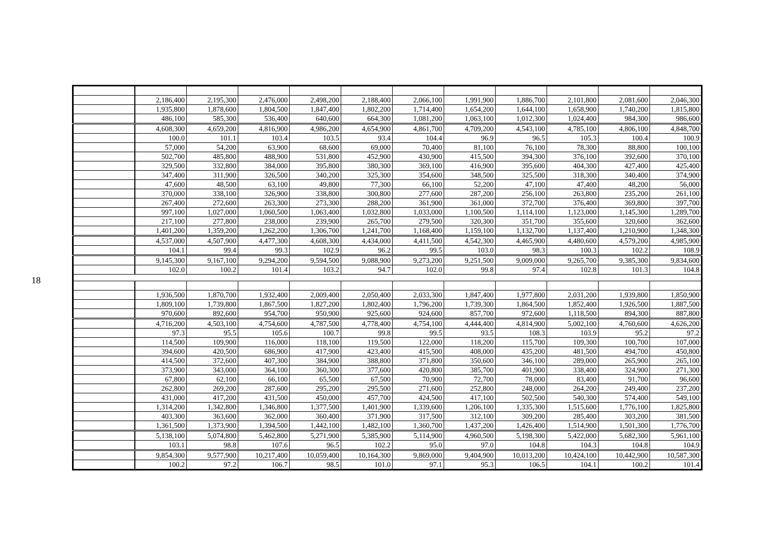18
| | 2,186,400 | 2,195,300 | 2,476,000 | 2,498,200 | 2,188,400 | 2,066,100 | 1,991,900 | 1,886,700 | 2,101,800 | 2,081,600 | 2,046,300 |
| | 1,935,800 | 1,878,600 | 1,804,500 | 1,847,400 | 1,802,200 | 1,714,400 | 1,654,200 | 1,644,100 | 1,658,900 | 1,740,200 | 1,815,800 |
| | 486,100 | 585,300 | 536,400 | 640,600 | 664,300 | 1,081,200 | 1,063,100 | 1,012,300 | 1,024,400 | 984,300 | 986,600 |
| | 4,608,300 | 4,659,200 | 4,816,900 | 4,986,200 | 4,654,900 | 4,861,700 | 4,709,200 | 4,543,100 | 4,785,100 | 4,806,100 | 4,848,700 |
| | 100.0 | 101.1 | 103.4 | 103.5 | 93.4 | 104.4 | 96.9 | 96.5 | 105.3 | 100.4 | 100.9 |
| | 57,000 | 54,200 | 63,900 | 68,600 | 69,000 | 70,400 | 81,100 | 76,100 | 78,300 | 88,800 | 100,100 |
| | 502,700 | 485,800 | 488,900 | 531,800 | 452,900 | 430,900 | 415,500 | 394,300 | 376,100 | 392,600 | 370,100 |
| | 329,500 | 332,800 | 384,000 | 395,800 | 380,300 | 369,100 | 416,900 | 395,600 | 404,300 | 427,400 | 425,400 |
| | 347,400 | 311,900 | 326,500 | 340,200 | 325,300 | 354,600 | 348,500 | 325,500 | 318,300 | 340,400 | 374,900 |
| | 47,600 | 48,500 | 63,100 | 49,800 | 77,300 | 66,100 | 52,200 | 47,100 | 47,400 | 48,200 | 56,000 |
| | 370,000 | 338,100 | 326,900 | 338,800 | 300,800 | 277,600 | 287,200 | 256,100 | 263,800 | 235,200 | 261,100 |
| | 267,400 | 272,600 | 263,300 | 273,300 | 288,200 | 361,900 | 361,000 | 372,700 | 376,400 | 369,800 | 397,700 |
| | 997,100 | 1,027,000 | 1,060,500 | 1,063,400 | 1,032,800 | 1,033,000 | 1,100,500 | 1,114,100 | 1,123,000 | 1,145,300 | 1,289,700 |
| | 217,100 | 277,800 | 238,000 | 239,900 | 265,700 | 279,500 | 320,300 | 351,700 | 355,600 | 320,600 | 362,600 |
| | 1,401,200 | 1,359,200 | 1,262,200 | 1,306,700 | 1,241,700 | 1,168,400 | 1,159,100 | 1,132,700 | 1,137,400 | 1,210,900 | 1,348,300 |
| | 4,537,000 | 4,507,900 | 4,477,300 | 4,608,300 | 4,434,000 | 4,411,500 | 4,542,300 | 4,465,900 | 4,480,600 | 4,579,200 | 4,985,900 |
| | 104.1 | 99.4 | 99.3 | 102.9 | 96.2 | 99.5 | 103.0 | 98.3 | 100.3 | 102.2 | 108.9 |
| | 9,145,300 | 9,167,100 | 9,294,200 | 9,594,500 | 9,088,900 | 9,273,200 | 9,251,500 | 9,009,000 | 9,265,700 | 9,385,300 | 9,834,600 |
| | 102.0 | 100.2 | 101.4 | 103.2 | 94.7 | 102.0 | 99.8 | 97.4 | 102.8 | 101.3 | 104.8 |
| | 1,936,500 | 1,870,700 | 1,932,400 | 2,009,400 | 2,050,400 | 2,033,300 | 1,847,400 | 1,977,800 | 2,031,200 | 1,939,800 | 1,850,900 |
| | 1,809,100 | 1,739,800 | 1,867,500 | 1,827,200 | 1,802,400 | 1,796,200 | 1,739,300 | 1,864,500 | 1,852,400 | 1,926,500 | 1,887,500 |
| | 970,600 | 892,600 | 954,700 | 950,900 | 925,600 | 924,600 | 857,700 | 972,600 | 1,118,500 | 894,300 | 887,800 |
| | 4,716,200 | 4,503,100 | 4,754,600 | 4,787,500 | 4,778,400 | 4,754,100 | 4,444,400 | 4,814,900 | 5,002,100 | 4,760,600 | 4,626,200 |
| | 97.3 | 95.5 | 105.6 | 100.7 | 99.8 | 99.5 | 93.5 | 108.3 | 103.9 | 95.2 | 97.2 |
| | 114,500 | 109,900 | 116,000 | 118,100 | 119,500 | 122,000 | 118,200 | 115,700 | 109,300 | 100,700 | 107,000 |
| | 394,600 | 420,500 | 686,900 | 417,900 | 423,400 | 415,500 | 408,000 | 435,200 | 481,500 | 494,700 | 450,800 |
| | 414,500 | 372,600 | 407,300 | 384,900 | 388,800 | 371,800 | 350,600 | 346,100 | 289,000 | 265,900 | 265,100 |
| | 373,900 | 343,000 | 364,100 | 360,300 | 377,600 | 420,800 | 385,700 | 401,900 | 338,400 | 324,900 | 271,300 |
| | 67,800 | 62,100 | 66,100 | 65,500 | 67,500 | 70,900 | 72,700 | 78,000 | 83,400 | 91,700 | 96,600 |
| | 262,800 | 269,200 | 287,600 | 295,200 | 295,500 | 271,600 | 252,800 | 248,000 | 264,200 | 249,400 | 237,200 |
| | 431,000 | 417,200 | 431,500 | 450,000 | 457,700 | 424,500 | 417,100 | 502,500 | 540,300 | 574,400 | 549,100 |
| | 1,314,200 | 1,342,800 | 1,346,800 | 1,377,500 | 1,401,900 | 1,339,600 | 1,206,100 | 1,335,300 | 1,515,600 | 1,776,100 | 1,825,800 |
| | 403,300 | 363,600 | 362,000 | 360,400 | 371,900 | 317,500 | 312,100 | 309,200 | 285,400 | 303,200 | 381,500 |
| | 1,361,500 | 1,373,900 | 1,394,500 | 1,442,100 | 1,482,100 | 1,360,700 | 1,437,200 | 1,426,400 | 1,514,900 | 1,501,300 | 1,776,700 |
| | 5,138,100 | 5,074,800 | 5,462,800 | 5,271,900 | 5,385,900 | 5,114,900 | 4,960,500 | 5,198,300 | 5,422,000 | 5,682,300 | 5,961,100 |
| | 103.1 | 98.8 | 107.6 | 96.5 | 102.2 | 95.0 | 97.0 | 104.8 | 104.3 | 104.8 | 104.9 |
| | 9,854,300 | 9,577,900 | 10,217,400 | 10,059,400 | 10,164,300 | 9,869,000 | 9,404,900 | 10,013,200 | 10,424,100 | 10,442,900 | 10,587,300 |
| | 100.2 | 97.2 | 106.7 | 98.5 | 101.0 | 97.1 | 95.3 | 106.5 | 104.1 | 100.2 | 101.4 |